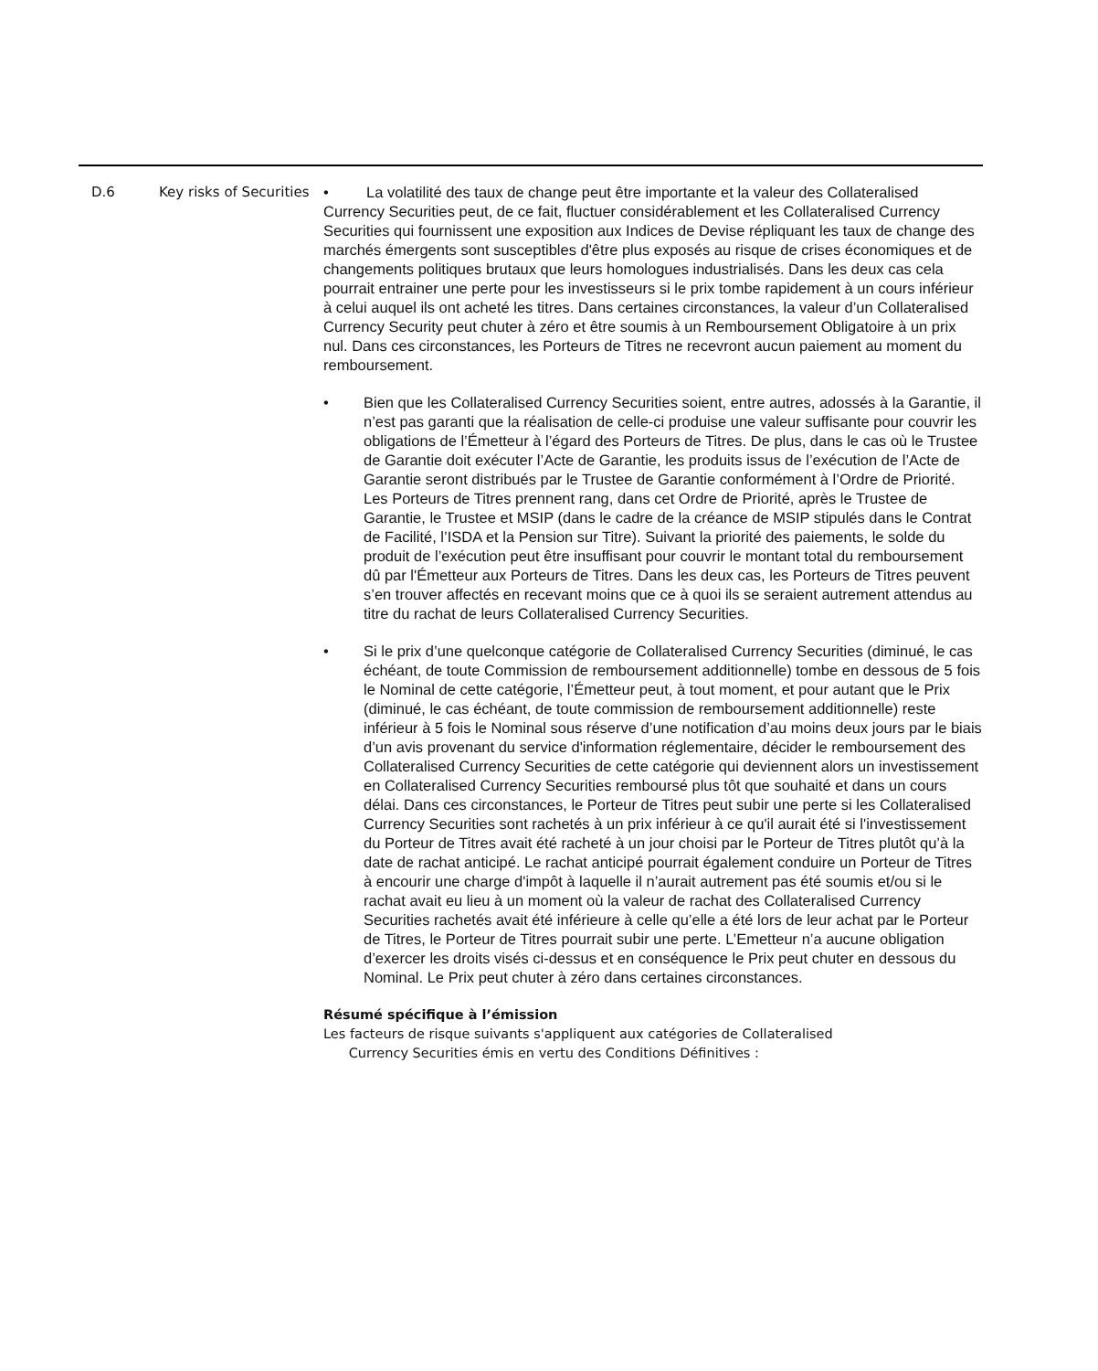| D.6 | Key risks of Securities | • La volatilité des taux de change peut être importante et la valeur des Collateralised Currency Securities peut, de ce fait, fluctuer considérablement et les Collateralised Currency Securities qui fournissent une exposition aux Indices de Devise répliquant les taux de change des marchés émergents sont susceptibles d'être plus exposés au risque de crises économiques et de changements politiques brutaux que leurs homologues industrialisés. Dans les deux cas cela pourrait entrainer une perte pour les investisseurs si le prix tombe rapidement à un cours inférieur à celui auquel ils ont acheté les titres. Dans certaines circonstances, la valeur d’un Collateralised Currency Security peut chuter à zéro et être soumis à un Remboursement Obligatoire à un prix nul. Dans ces circonstances, les Porteurs de Titres ne recevront aucun paiement au moment du remboursement. • Bien que les Collateralised Currency Securities soient, entre autres, adossés à la Garantie, il n’est pas garanti que la réalisation de celle-ci produise une valeur suffisante pour couvrir les obligations de l’Émetteur à l’égard des Porteurs de Titres. De plus, dans le cas où le Trustee de Garantie doit exécuter l’Acte de Garantie, les produits issus de l’exécution de l’Acte de Garantie seront distribués par le Trustee de Garantie conformément à l’Ordre de Priorité. Les Porteurs de Titres prennent rang, dans cet Ordre de Priorité, après le Trustee de Garantie, le Trustee et MSIP (dans le cadre de la créance de MSIP stipulés dans le Contrat de Facilité, l’ISDA et la Pension sur Titre). Suivant la priorité des paiements, le solde du produit de l’exécution peut être insuffisant pour couvrir le montant total du remboursement dû par l'Émetteur aux Porteurs de Titres. Dans les deux cas, les Porteurs de Titres peuvent s’en trouver affectés en recevant moins que ce à quoi ils se seraient autrement attendus au titre du rachat de leurs Collateralised Currency Securities. • Si le prix d’une quelconque catégorie de Collateralised Currency Securities (diminué, le cas échéant, de toute Commission de remboursement additionnelle) tombe en dessous de 5 fois le Nominal de cette catégorie, l’Émetteur peut, à tout moment, et pour autant que le Prix (diminué, le cas échéant, de toute commission de remboursement additionnelle) reste inférieur à 5 fois le Nominal sous réserve d’une notification d’au moins deux jours par le biais d’un avis provenant du service d'information réglementaire, décider le remboursement des Collateralised Currency Securities de cette catégorie qui deviennent alors un investissement en Collateralised Currency Securities remboursé plus tôt que souhaité et dans un cours délai. Dans ces circonstances, le Porteur de Titres peut subir une perte si les Collateralised Currency Securities sont rachetés à un prix inférieur à ce qu'il aurait été si l'investissement du Porteur de Titres avait été racheté à un jour choisi par le Porteur de Titres plutôt qu’à la date de rachat anticipé. Le rachat anticipé pourrait également conduire un Porteur de Titres à encourir une charge d'impôt à laquelle il n’aurait autrement pas été soumis et/ou si le rachat avait eu lieu à un moment où la valeur de rachat des Collateralised Currency Securities rachetés avait été inférieure à celle qu’elle a été lors de leur achat par le Porteur de Titres, le Porteur de Titres pourrait subir une perte. L’Emetteur n’a aucune obligation d’exercer les droits visés ci-dessus et en conséquence le Prix peut chuter en dessous du Nominal. Le Prix peut chuter à zéro dans certaines circonstances. Résumé spécifique à l’émission Les facteurs de risque suivants s'appliquent aux catégories de Collateralised Currency Securities émis en vertu des Conditions Définitives : |